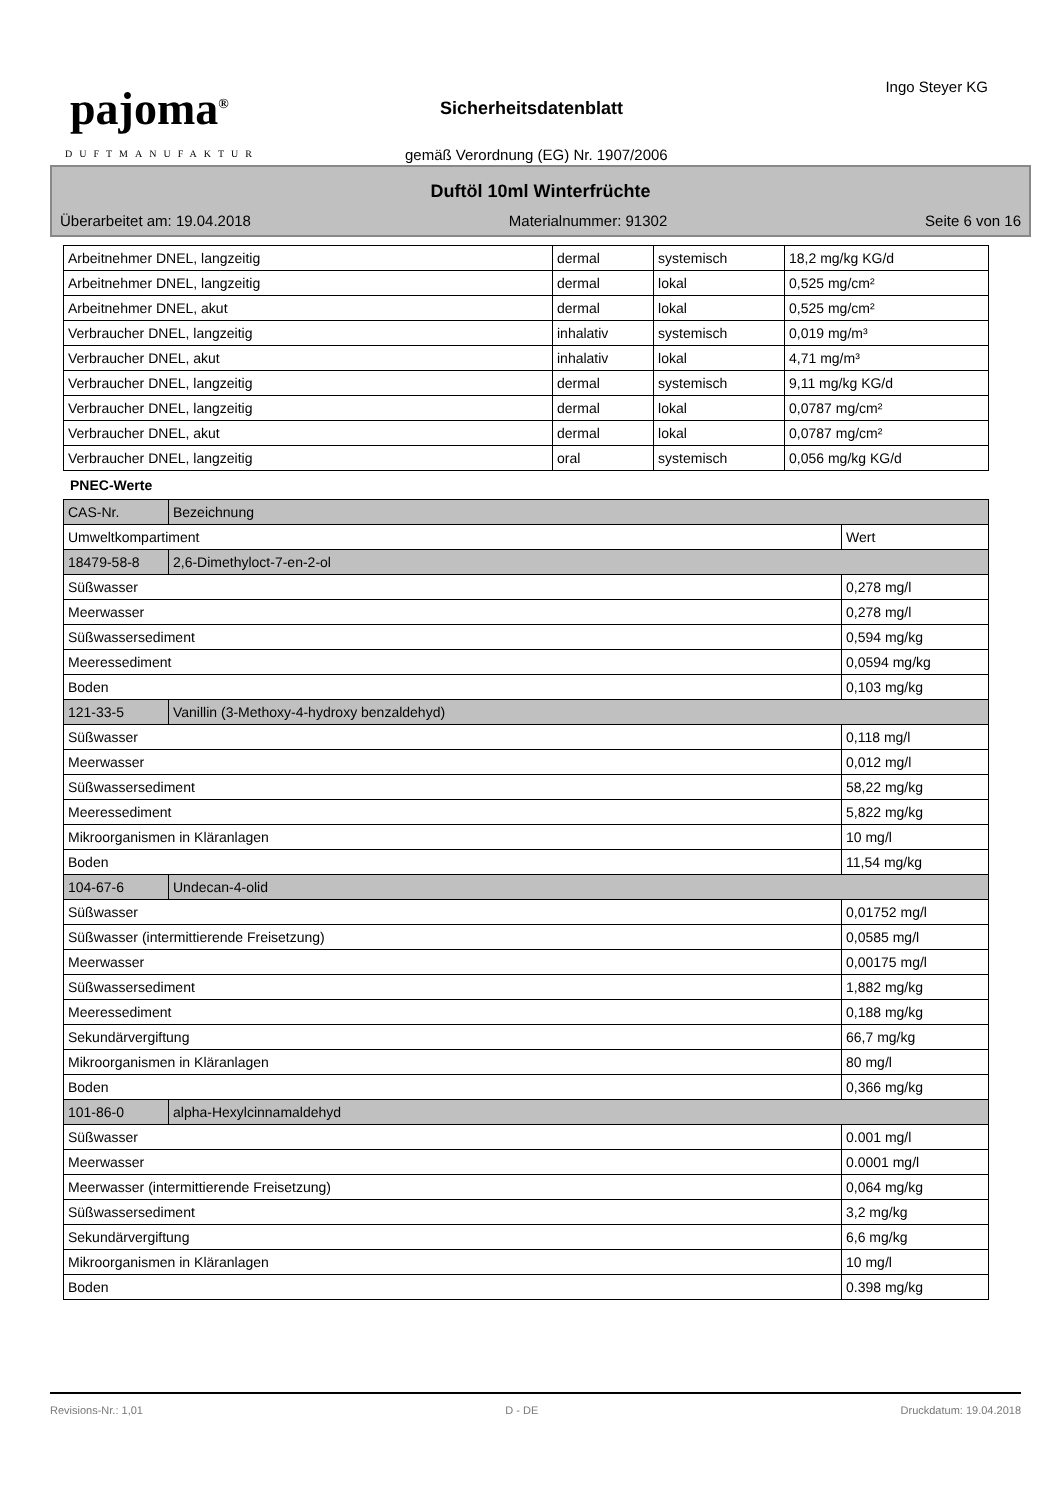pajoma<sup>®</sup>
DUFTMANUFAKTUR
Sicherheitsdatenblatt
gemäß Verordnung (EG) Nr. 1907/2006
Ingo Steyer KG
Duftöl 10ml Winterfrüchte
Überarbeitet am: 19.04.2018 Materialnummer: 91302 Seite 6 von 16
| Arbeitnehmer DNEL, langzeitig | dermal | systemisch | 18,2 mg/kg KG/d |
| Arbeitnehmer DNEL, langzeitig | dermal | lokal | 0,525 mg/cm² |
| Arbeitnehmer DNEL, akut | dermal | lokal | 0,525 mg/cm² |
| Verbraucher DNEL, langzeitig | inhalativ | systemisch | 0,019 mg/m³ |
| Verbraucher DNEL, akut | inhalativ | lokal | 4,71 mg/m³ |
| Verbraucher DNEL, langzeitig | dermal | systemisch | 9,11 mg/kg KG/d |
| Verbraucher DNEL, langzeitig | dermal | lokal | 0,0787 mg/cm² |
| Verbraucher DNEL, akut | dermal | lokal | 0,0787 mg/cm² |
| Verbraucher DNEL, langzeitig | oral | systemisch | 0,056 mg/kg KG/d |
PNEC-Werte
| CAS-Nr. | Bezeichnung | |
| Umweltkompartiment | | Wert |
| 18479-58-8 | 2,6-Dimethyloct-7-en-2-ol | |
| Süßwasser | | 0,278 mg/l |
| Meerwasser | | 0,278 mg/l |
| Süßwassersediment | | 0,594 mg/kg |
| Meeressediment | | 0,0594 mg/kg |
| Boden | | 0,103 mg/kg |
| 121-33-5 | Vanillin (3-Methoxy-4-hydroxy benzaldehyd) | |
| Süßwasser | | 0,118 mg/l |
| Meerwasser | | 0,012 mg/l |
| Süßwassersediment | | 58,22 mg/kg |
| Meeressediment | | 5,822 mg/kg |
| Mikroorganismen in Kläranlagen | | 10 mg/l |
| Boden | | 11,54 mg/kg |
| 104-67-6 | Undecan-4-olid | |
| Süßwasser | | 0,01752 mg/l |
| Süßwasser (intermittierende Freisetzung) | | 0,0585 mg/l |
| Meerwasser | | 0,00175 mg/l |
| Süßwassersediment | | 1,882 mg/kg |
| Meeressediment | | 0,188 mg/kg |
| Sekundärvergiftung | | 66,7 mg/kg |
| Mikroorganismen in Kläranlagen | | 80 mg/l |
| Boden | | 0,366 mg/kg |
| 101-86-0 | alpha-Hexylcinnamaldehyd | |
| Süßwasser | | 0.001 mg/l |
| Meerwasser | | 0.0001 mg/l |
| Meerwasser (intermittierende Freisetzung) | | 0,064 mg/kg |
| Süßwassersediment | | 3,2 mg/kg |
| Sekundärvergiftung | | 6,6 mg/kg |
| Mikroorganismen in Kläranlagen | | 10 mg/l |
| Boden | | 0.398 mg/kg |
Revisions-Nr.: 1,01 D - DE Druckdatum: 19.04.2018